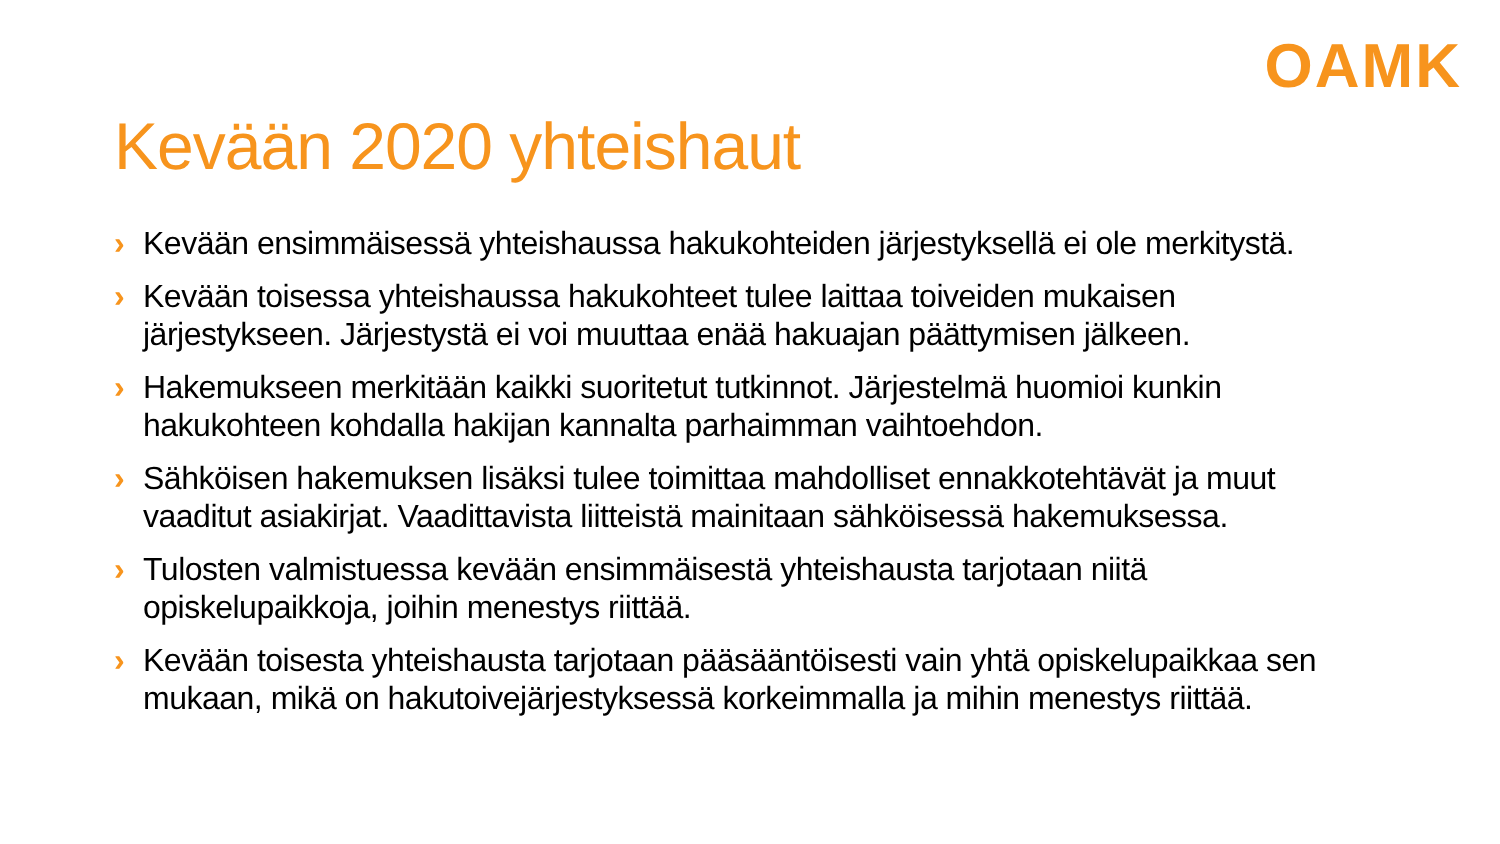OAMK
Kevään 2020 yhteishaut
› Kevään ensimmäisessä yhteishaussa hakukohteiden järjestyksellä ei ole merkitystä.
› Kevään toisessa yhteishaussa hakukohteet tulee laittaa toiveiden mukaisen järjestykseen. Järjestystä ei voi muuttaa enää hakuajan päättymisen jälkeen.
› Hakemukseen merkitään kaikki suoritetut tutkinnot. Järjestelmä huomioi kunkin hakukohteen kohdalla hakijan kannalta parhaimman vaihtoehdon.
› Sähköisen hakemuksen lisäksi tulee toimittaa mahdolliset ennakkotehtävät ja muut vaaditut asiakirjat. Vaadittavista liitteistä mainitaan sähköisessä hakemuksessa.
› Tulosten valmistuessa kevään ensimmäisestä yhteishausta tarjotaan niitä opiskelupaikkoja, joihin menestys riittää.
› Kevään toisesta yhteishausta tarjotaan pääsääntöisesti vain yhtä opiskelupaikkaa sen mukaan, mikä on hakutoivejärjestyksessä korkeimmalla ja mihin menestys riittää.